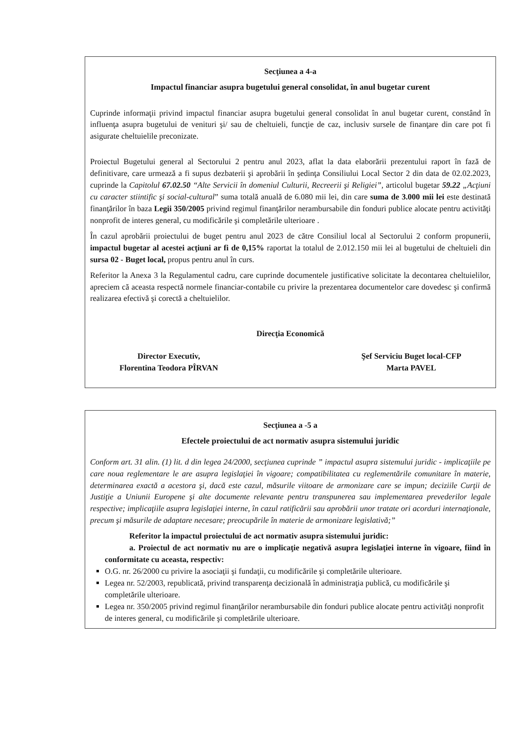Secţiunea a 4-a
Impactul financiar asupra bugetului general consolidat, în anul bugetar curent
Cuprinde informaţii privind impactul financiar asupra bugetului general consolidat în anul bugetar curent, constând în influenţa asupra bugetului de venituri şi/ sau de cheltuieli, funcţie de caz, inclusiv sursele de finanţare din care pot fi asigurate cheltuielile preconizate.
Proiectul Bugetului general al Sectorului 2 pentru anul 2023, aflat la data elaborării prezentului raport în fază de definitivare, care urmează a fi supus dezbaterii şi aprobării în şedinţa Consiliului Local Sector 2 din data de 02.02.2023, cuprinde la Capitolul 67.02.50 “Alte Servicii în domeniul Culturii, Recreerii şi Religiei”, articolul bugetar 59.22 „Acţiuni cu caracter stiintific şi social-cultural” suma totală anuală de 6.080 mii lei, din care suma de 3.000 mii lei este destinată finanţărilor în baza Legii 350/2005 privind regimul finanţărilor nerambursabile din fonduri publice alocate pentru activităţi nonprofit de interes general, cu modificările şi completările ulterioare .
În cazul aprobării proiectului de buget pentru anul 2023 de către Consiliul local al Sectorului 2 conform propunerii, impactul bugetar al acestei acţiuni ar fi de 0,15% raportat la totalul de 2.012.150 mii lei al bugetului de cheltuieli din sursa 02 - Buget local, propus pentru anul în curs.
Referitor la Anexa 3 la Regulamentul cadru, care cuprinde documentele justificative solicitate la decontarea cheltuielilor, apreciem că aceasta respectă normele financiar-contabile cu privire la prezentarea documentelor care dovedesc şi confirmă realizarea efectivă şi corectă a cheltuielilor.
Direcţia Economică
Director Executiv,
Florentina Teodora PÎRVAN
Şef Serviciu Buget local-CFP
Marta PAVEL
Secţiunea a -5 a
Efectele proiectului de act normativ asupra sistemului juridic
Conform art. 31 alin. (1) lit. d din legea 24/2000, secţiunea cuprinde ” impactul asupra sistemului juridic - implicaţiile pe care noua reglementare le are asupra legislaţiei în vigoare; compatibilitatea cu reglementările comunitare în materie, determinarea exactă a acestora şi, dacă este cazul, măsurile viitoare de armonizare care se impun; deciziile Curţii de Justiţie a Uniunii Europene şi alte documente relevante pentru transpunerea sau implementarea prevederilor legale respective; implicaţiile asupra legislaţiei interne, în cazul ratificării sau aprobării unor tratate ori acorduri internaţionale, precum şi măsurile de adaptare necesare; preocupările în materie de armonizare legislativă;”
Referitor la impactul proiectului de act normativ asupra sistemului juridic:
a. Proiectul de act normativ nu are o implicaţie negativă asupra legislaţiei interne în vigoare, fiind în conformitate cu aceasta, respectiv:
O.G. nr. 26/2000 cu privire la asociaţii şi fundaţii, cu modificările şi completările ulterioare.
Legea nr. 52/2003, republicată, privind transparenţa decizională în administraţia publică, cu modificările şi completările ulterioare.
Legea nr. 350/2005 privind regimul finanţărilor nerambursabile din fonduri publice alocate pentru activităţi nonprofit de interes general, cu modificările şi completările ulterioare.